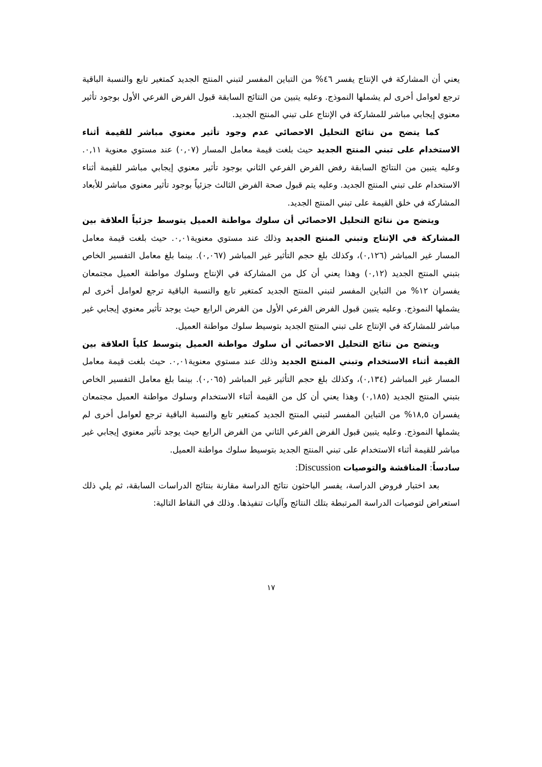يعني أن المشاركة في الإنتاج يفسر ٤٦% من التباين المفسر لتبني المنتج الجديد كمتغير تابع والنسبة الباقية ترجع لعوامل أخرى لم يشملها النموذج. وعليه يتبين من النتائج السابقة قبول الفرض الفرعي الأول بوجود تأثير معنوي إيجابي مباشر للمشاركة في الإنتاج على تبني المنتج الجديد.
كما يتضح من نتائج التحليل الاحصائي عدم وجود تأثير معنوي مباشر للقيمة أثناء الاستخدام على تبني المنتج الجديد حيث بلغت قيمة معامل المسار (٠,٠٧) عند مستوي معنوية ٠,١١. وعليه يتبين من النتائج السابقة رفض الفرض الفرعي الثاني بوجود تأثير معنوي إيجابي مباشر للقيمة أثناء الاستخدام على تبني المنتج الجديد. وعليه يتم قبول صحة الفرض الثالث جزئياً بوجود تأثير معنوي مباشر للأبعاد المشاركة في خلق القيمة على تبني المنتج الجديد.
ويتضح من نتائج التحليل الاحصائي أن سلوك مواطنة العميل يتوسط جزئياً العلاقة بين المشاركة في الإنتاج وتبني المنتج الجديد وذلك عند مستوي معنوية٠,٠١. حيث بلغت قيمة معامل المسار غير المباشر (٠,١٢٦)، وكذلك بلغ حجم التأثير غير المباشر (٠,٠٦٧). بينما بلغ معامل التفسير الخاص بتبني المنتج الجديد (٠,١٢) وهذا يعني أن كل من المشاركة في الإنتاج وسلوك مواطنة العميل مجتمعان يفسران ١٢% من التباين المفسر لتبني المنتج الجديد كمتغير تابع والنسبة الباقية ترجع لعوامل أخرى لم يشملها النموذج. وعليه يتبين قبول الفرض الفرعي الأول من الفرض الرابع حيث يوجد تأثير معنوي إيجابي غير مباشر للمشاركة في الإنتاج على تبني المنتج الجديد بتوسيط سلوك مواطنة العميل.
ويتضح من نتائج التحليل الاحصائي أن سلوك مواطنة العميل يتوسط كلياً العلاقة بين القيمة أثناء الاستخدام وتبني المنتج الجديد وذلك عند مستوي معنوية٠,٠١. حيث بلغت قيمة معامل المسار غير المباشر (٠,١٣٤)، وكذلك بلغ حجم التأثير غير المباشر (٠,٠٦٥). بينما بلغ معامل التفسير الخاص بتبني المنتج الجديد (٠,١٨٥) وهذا يعني أن كل من القيمة أثناء الاستخدام وسلوك مواطنة العميل مجتمعان يفسران ١٨,٥% من التباين المفسر لتبني المنتج الجديد كمتغير تابع والنسبة الباقية ترجع لعوامل أخرى لم يشملها النموذج. وعليه يتبين قبول الفرض الفرعي الثاني من الفرض الرابع حيث يوجد تأثير معنوي إيجابي غير مباشر للقيمة أثناء الاستخدام على تبني المنتج الجديد بتوسيط سلوك مواطنة العميل.
سادساً: المناقشة والتوصيات Discussion:
بعد اختبار فروض الدراسة، يفسر الباحثون نتائج الدراسة مقارنة بنتائج الدراسات السابقة، ثم يلي ذلك استعراض لتوصيات الدراسة المرتبطة بتلك النتائج وآليات تنفيذها. وذلك في النقاط التالية:
١٧